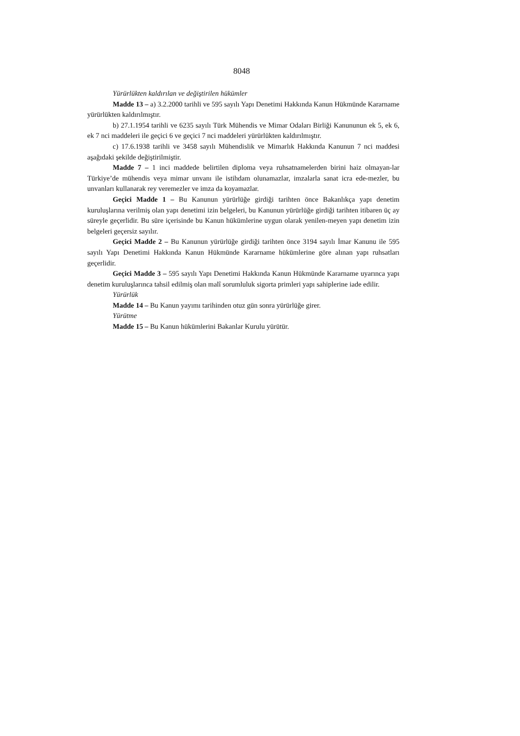8048
Yürürlükten kaldırılan ve değiştirilen hükümler
Madde 13 – a) 3.2.2000 tarihli ve 595 sayılı Yapı Denetimi Hakkında Kanun Hükmünde Kararname yürürlükten kaldırılmıştır.
b) 27.1.1954 tarihli ve 6235 sayılı Türk Mühendis ve Mimar Odaları Birliği Kanununun ek 5, ek 6, ek 7 nci maddeleri ile geçici 6 ve geçici 7 nci maddeleri yürürlükten kaldırılmıştır.
c) 17.6.1938 tarihli ve 3458 sayılı Mühendislik ve Mimarlık Hakkında Kanunun 7 nci maddesi aşağıdaki şekilde değiştirilmiştir.
Madde 7 – 1 inci maddede belirtilen diploma veya ruhsatnamelerden birini haiz olmayan-lar Türkiye’de mühendis veya mimar unvanı ile istihdam olunamazlar, imzalarla sanat icra ede-mezler, bu unvanları kullanarak rey veremezler ve imza da koyamazlar.
Geçici Madde 1 – Bu Kanunun yürürlüğe girdiği tarihten önce Bakanlıkça yapı denetim kuruluşlarına verilmiş olan yapı denetimi izin belgeleri, bu Kanunun yürürlüğe girdiği tarihten itibaren üç ay süreyle geçerlidir. Bu süre içerisinde bu Kanun hükümlerine uygun olarak yenilen-meyen yapı denetim izin belgeleri geçersiz sayılır.
Geçici Madde 2 – Bu Kanunun yürürlüğe girdiği tarihten önce 3194 sayılı İmar Kanunu ile 595 sayılı Yapı Denetimi Hakkında Kanun Hükmünde Kararname hükümlerine göre alınan yapı ruhsatları geçerlidir.
Geçici Madde 3 – 595 sayılı Yapı Denetimi Hakkında Kanun Hükmünde Kararname uyarınca yapı denetim kuruluşlarınca tahsil edilmiş olan malî sorumluluk sigorta primleri yapı sahiplerine iade edilir.
Yürürlük
Madde 14 – Bu Kanun yayımı tarihinden otuz gün sonra yürürlüğe girer.
Yürütme
Madde 15 – Bu Kanun hükümlerini Bakanlar Kurulu yürütür.